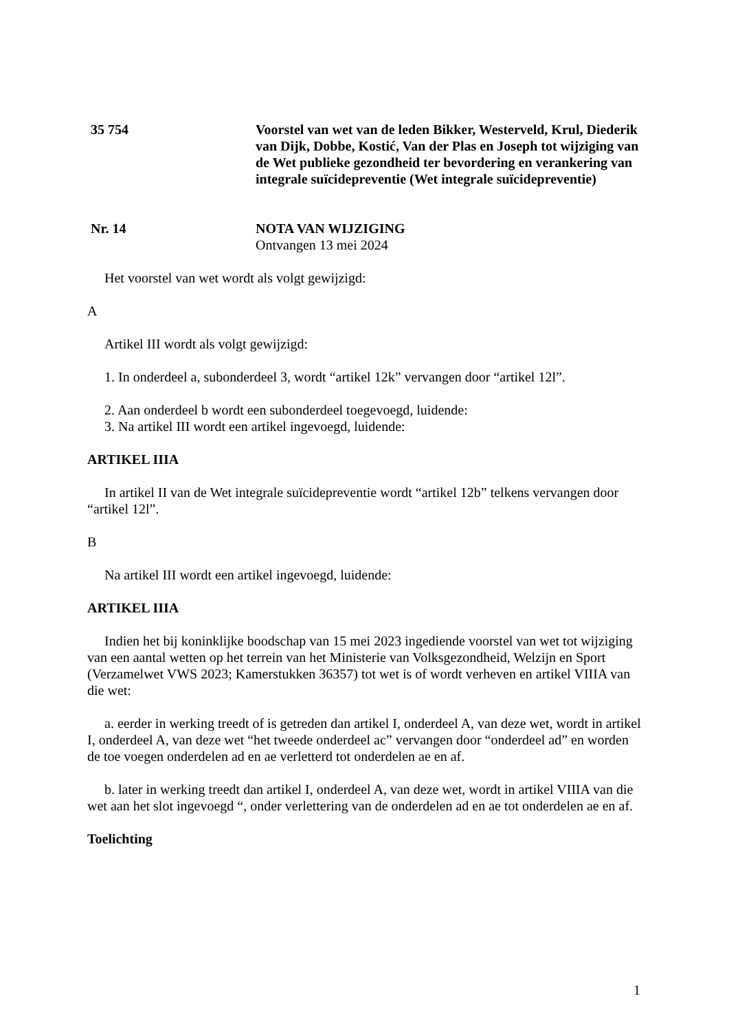35 754 Voorstel van wet van de leden Bikker, Westerveld, Krul, Diederik van Dijk, Dobbe, Kostić, Van der Plas en Joseph tot wijziging van de Wet publieke gezondheid ter bevordering en verankering van integrale suïcidepreventie (Wet integrale suïcidepreventie)
Nr. 14 NOTA VAN WIJZIGING
Ontvangen 13 mei 2024
Het voorstel van wet wordt als volgt gewijzigd:
A
Artikel III wordt als volgt gewijzigd:
1. In onderdeel a, subonderdeel 3, wordt “artikel 12k” vervangen door “artikel 12l”.
2. Aan onderdeel b wordt een subonderdeel toegevoegd, luidende:
3. Na artikel III wordt een artikel ingevoegd, luidende:
ARTIKEL IIIA
In artikel II van de Wet integrale suïcidepreventie wordt “artikel 12b” telkens vervangen door “artikel 12l”.
B
Na artikel III wordt een artikel ingevoegd, luidende:
ARTIKEL IIIA
Indien het bij koninklijke boodschap van 15 mei 2023 ingediende voorstel van wet tot wijziging van een aantal wetten op het terrein van het Ministerie van Volksgezondheid, Welzijn en Sport (Verzamelwet VWS 2023; Kamerstukken 36357) tot wet is of wordt verheven en artikel VIIIA van die wet:
a. eerder in werking treedt of is getreden dan artikel I, onderdeel A, van deze wet, wordt in artikel I, onderdeel A, van deze wet “het tweede onderdeel ac” vervangen door “onderdeel ad” en worden de toe voegen onderdelen ad en ae verletterd tot onderdelen ae en af.
b. later in werking treedt dan artikel I, onderdeel A, van deze wet, wordt in artikel VIIIA van die wet aan het slot ingevoegd “, onder verlettering van de onderdelen ad en ae tot onderdelen ae en af.
Toelichting
1